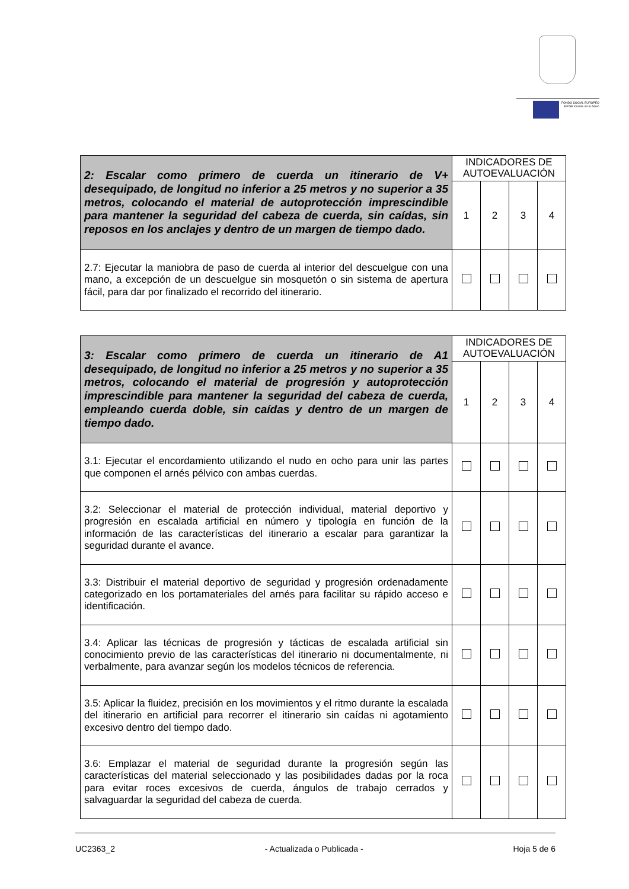FONDO SOCIAL EUROPEO
El FSE invierte en tu futuro
| 2: Escalar como primero de cuerda un itinerario de V+ desequipado, de longitud no inferior a 25 metros y no superior a 35 metros, colocando el material de autoprotección imprescindible para mantener la seguridad del cabeza de cuerda, sin caídas, sin reposos en los anclajes y dentro de un margen de tiempo dado. | INDICADORES DE AUTOEVALUACIÓN | | | |
| --- | --- | --- | --- | --- |
| | 1 | 2 | 3 | 4 |
| 2.7: Ejecutar la maniobra de paso de cuerda al interior del descuelgue con una mano, a excepción de un descuelgue sin mosquetón o sin sistema de apertura fácil, para dar por finalizado el recorrido del itinerario. | | | | |
| 3: Escalar como primero de cuerda un itinerario de A1 desequipado, de longitud no inferior a 25 metros y no superior a 35 metros, colocando el material de progresión y autoprotección imprescindible para mantener la seguridad del cabeza de cuerda, empleando cuerda doble, sin caídas y dentro de un margen de tiempo dado. | INDICADORES DE AUTOEVALUACIÓN | | | |
| --- | --- | --- | --- | --- |
| | 1 | 2 | 3 | 4 |
| 3.1: Ejecutar el encordamiento utilizando el nudo en ocho para unir las partes que componen el arnés pélvico con ambas cuerdas. | | | | |
| 3.2: Seleccionar el material de protección individual, material deportivo y progresión en escalada artificial en número y tipología en función de la información de las características del itinerario a escalar para garantizar la seguridad durante el avance. | | | | |
| 3.3: Distribuir el material deportivo de seguridad y progresión ordenadamente categorizado en los portamateriales del arnés para facilitar su rápido acceso e identificación. | | | | |
| 3.4: Aplicar las técnicas de progresión y tácticas de escalada artificial sin conocimiento previo de las características del itinerario ni documentalmente, ni verbalmente, para avanzar según los modelos técnicos de referencia. | | | | |
| 3.5: Aplicar la fluidez, precisión en los movimientos y el ritmo durante la escalada del itinerario en artificial para recorrer el itinerario sin caídas ni agotamiento excesivo dentro del tiempo dado. | | | | |
| 3.6: Emplazar el material de seguridad durante la progresión según las características del material seleccionado y las posibilidades dadas por la roca para evitar roces excesivos de cuerda, ángulos de trabajo cerrados y salvaguardar la seguridad del cabeza de cuerda. | | | | |
UC2363_2 - Actualizada o Publicada - Hoja 5 de 6